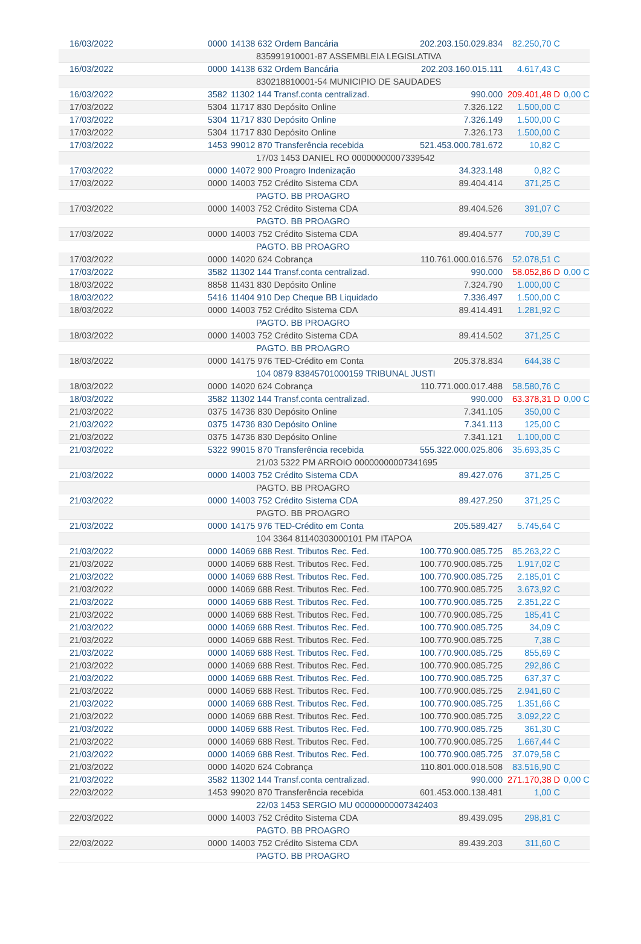| 16/03/2022 | 0000 | 14138 632 Ordem Bancária | 202.203.150.029.834 | 82.250,70 C | |
| | | 835991910001-87 ASSEMBLEIA LEGISLATIVA | | | |
| 16/03/2022 | 0000 | 14138 632 Ordem Bancária | 202.203.160.015.111 | 4.617,43 C | |
| | | 830218810001-54 MUNICIPIO DE SAUDADES | | | |
| 16/03/2022 | 3582 | 11302 144 Transf.conta centralizad. | 990.000 | 209.401,48 D | 0,00 C |
| 17/03/2022 | 5304 | 11717 830 Depósito Online | 7.326.122 | 1.500,00 C | |
| 17/03/2022 | 5304 | 11717 830 Depósito Online | 7.326.149 | 1.500,00 C | |
| 17/03/2022 | 5304 | 11717 830 Depósito Online | 7.326.173 | 1.500,00 C | |
| 17/03/2022 | 1453 | 99012 870 Transferência recebida | 521.453.000.781.672 | 10,82 C | |
| | | 17/03 1453 DANIEL RO 00000000007339542 | | | |
| 17/03/2022 | 0000 | 14072 900 Proagro Indenização | 34.323.148 | 0,82 C | |
| 17/03/2022 | 0000 | 14003 752 Crédito Sistema CDA | 89.404.414 | 371,25 C | |
| | | PAGTO. BB PROAGRO | | | |
| 17/03/2022 | 0000 | 14003 752 Crédito Sistema CDA | 89.404.526 | 391,07 C | |
| | | PAGTO. BB PROAGRO | | | |
| 17/03/2022 | 0000 | 14003 752 Crédito Sistema CDA | 89.404.577 | 700,39 C | |
| | | PAGTO. BB PROAGRO | | | |
| 17/03/2022 | 0000 | 14020 624 Cobrança | 110.761.000.016.576 | 52.078,51 C | |
| 17/03/2022 | 3582 | 11302 144 Transf.conta centralizad. | 990.000 | 58.052,86 D | 0,00 C |
| 18/03/2022 | 8858 | 11431 830 Depósito Online | 7.324.790 | 1.000,00 C | |
| 18/03/2022 | 5416 | 11404 910 Dep Cheque BB Liquidado | 7.336.497 | 1.500,00 C | |
| 18/03/2022 | 0000 | 14003 752 Crédito Sistema CDA | 89.414.491 | 1.281,92 C | |
| | | PAGTO. BB PROAGRO | | | |
| 18/03/2022 | 0000 | 14003 752 Crédito Sistema CDA | 89.414.502 | 371,25 C | |
| | | PAGTO. BB PROAGRO | | | |
| 18/03/2022 | 0000 | 14175 976 TED-Crédito em Conta | 205.378.834 | 644,38 C | |
| | | 104 0879 83845701000159 TRIBUNAL JUSTI | | | |
| 18/03/2022 | 0000 | 14020 624 Cobrança | 110.771.000.017.488 | 58.580,76 C | |
| 18/03/2022 | 3582 | 11302 144 Transf.conta centralizad. | 990.000 | 63.378,31 D | 0,00 C |
| 21/03/2022 | 0375 | 14736 830 Depósito Online | 7.341.105 | 350,00 C | |
| 21/03/2022 | 0375 | 14736 830 Depósito Online | 7.341.113 | 125,00 C | |
| 21/03/2022 | 0375 | 14736 830 Depósito Online | 7.341.121 | 1.100,00 C | |
| 21/03/2022 | 5322 | 99015 870 Transferência recebida | 555.322.000.025.806 | 35.693,35 C | |
| | | 21/03 5322 PM ARROIO 00000000007341695 | | | |
| 21/03/2022 | 0000 | 14003 752 Crédito Sistema CDA | 89.427.076 | 371,25 C | |
| | | PAGTO. BB PROAGRO | | | |
| 21/03/2022 | 0000 | 14003 752 Crédito Sistema CDA | 89.427.250 | 371,25 C | |
| | | PAGTO. BB PROAGRO | | | |
| 21/03/2022 | 0000 | 14175 976 TED-Crédito em Conta | 205.589.427 | 5.745,64 C | |
| | | 104 3364 81140303000101 PM ITAPOA | | | |
| 21/03/2022 | 0000 | 14069 688 Rest. Tributos Rec. Fed. | 100.770.900.085.725 | 85.263,22 C | |
| 21/03/2022 | 0000 | 14069 688 Rest. Tributos Rec. Fed. | 100.770.900.085.725 | 1.917,02 C | |
| 21/03/2022 | 0000 | 14069 688 Rest. Tributos Rec. Fed. | 100.770.900.085.725 | 2.185,01 C | |
| 21/03/2022 | 0000 | 14069 688 Rest. Tributos Rec. Fed. | 100.770.900.085.725 | 3.673,92 C | |
| 21/03/2022 | 0000 | 14069 688 Rest. Tributos Rec. Fed. | 100.770.900.085.725 | 2.351,22 C | |
| 21/03/2022 | 0000 | 14069 688 Rest. Tributos Rec. Fed. | 100.770.900.085.725 | 185,41 C | |
| 21/03/2022 | 0000 | 14069 688 Rest. Tributos Rec. Fed. | 100.770.900.085.725 | 34,09 C | |
| 21/03/2022 | 0000 | 14069 688 Rest. Tributos Rec. Fed. | 100.770.900.085.725 | 7,38 C | |
| 21/03/2022 | 0000 | 14069 688 Rest. Tributos Rec. Fed. | 100.770.900.085.725 | 855,69 C | |
| 21/03/2022 | 0000 | 14069 688 Rest. Tributos Rec. Fed. | 100.770.900.085.725 | 292,86 C | |
| 21/03/2022 | 0000 | 14069 688 Rest. Tributos Rec. Fed. | 100.770.900.085.725 | 637,37 C | |
| 21/03/2022 | 0000 | 14069 688 Rest. Tributos Rec. Fed. | 100.770.900.085.725 | 2.941,60 C | |
| 21/03/2022 | 0000 | 14069 688 Rest. Tributos Rec. Fed. | 100.770.900.085.725 | 1.351,66 C | |
| 21/03/2022 | 0000 | 14069 688 Rest. Tributos Rec. Fed. | 100.770.900.085.725 | 3.092,22 C | |
| 21/03/2022 | 0000 | 14069 688 Rest. Tributos Rec. Fed. | 100.770.900.085.725 | 361,30 C | |
| 21/03/2022 | 0000 | 14069 688 Rest. Tributos Rec. Fed. | 100.770.900.085.725 | 1.667,44 C | |
| 21/03/2022 | 0000 | 14069 688 Rest. Tributos Rec. Fed. | 100.770.900.085.725 | 37.079,58 C | |
| 21/03/2022 | 0000 | 14020 624 Cobrança | 110.801.000.018.508 | 83.516,90 C | |
| 21/03/2022 | 3582 | 11302 144 Transf.conta centralizad. | 990.000 | 271.170,38 D | 0,00 C |
| 22/03/2022 | 1453 | 99020 870 Transferência recebida | 601.453.000.138.481 | 1,00 C | |
| | | 22/03 1453 SERGIO MU 00000000007342403 | | | |
| 22/03/2022 | 0000 | 14003 752 Crédito Sistema CDA | 89.439.095 | 298,81 C | |
| | | PAGTO. BB PROAGRO | | | |
| 22/03/2022 | 0000 | 14003 752 Crédito Sistema CDA | 89.439.203 | 311,60 C | |
| | | PAGTO. BB PROAGRO | | | |